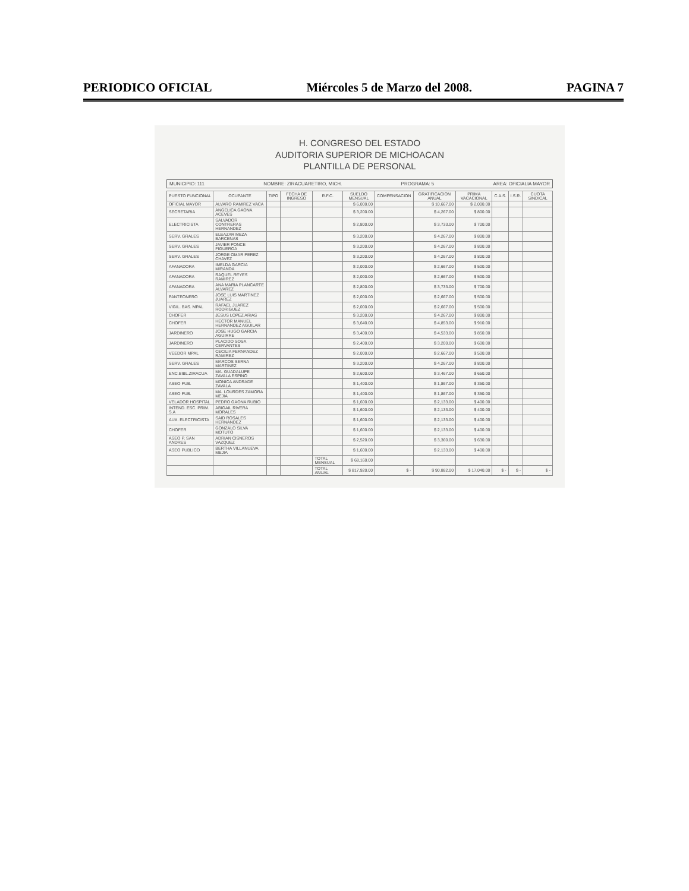PERIODICO OFICIAL Miércoles 5 de Marzo del 2008. PAGINA 7
H. CONGRESO DEL ESTADO
AUDITORIA SUPERIOR DE MICHOACAN
PLANTILLA DE PERSONAL
MUNICIPIO: 111 NOMBRE: ZIRACUARETIRO, MICH. PROGRAMA: 5 AREA: OFICIALIA MAYOR
| PUESTO FUNCIONAL | OCUPANTE | TIPO | FECHA DE INGRESO | R.F.C. | SUELDO MENSUAL | COMPENSACION | GRATIFICACION ANUAL | PRIMA VACACIONAL | C.A.S. | I.S.R. | CUOTA SINDICAL |
| --- | --- | --- | --- | --- | --- | --- | --- | --- | --- | --- | --- |
| OFICIAL MAYOR | ALVARO RAMIREZ VACA | | | | $ 6,000.00 | | $ 10,667.00 | $ 2,000.00 | | | |
| SECRETARIA | ANGELICA GAONA ACEVES | | | | $ 3,200.00 | | $ 4,267.00 | $ 800.00 | | | |
| ELECTRICISTA | SALVADOR CONTRERAS HERNANDEZ | | | | $ 2,800.00 | | $ 3,733.00 | $ 700.00 | | | |
| SERV. GRALES | ELEAZAR MEZA BARCENAS | | | | $ 3,200.00 | | $ 4,267.00 | $ 800.00 | | | |
| SERV. GRALES | JAVIER PONCE FIGUEROA | | | | $ 3,200.00 | | $ 4,267.00 | $ 800.00 | | | |
| SERV. GRALES | JORGE OMAR PEREZ CHAVEZ | | | | $ 3,200.00 | | $ 4,267.00 | $ 800.00 | | | |
| AFANADORA | IMELDA GARCIA MIRANDA | | | | $ 2,000.00 | | $ 2,667.00 | $ 500.00 | | | |
| AFANADORA | RAQUEL REYES RAMIREZ | | | | $ 2,000.00 | | $ 2,667.00 | $ 500.00 | | | |
| AFANADORA | ANA MARIA PLANCARTE ALVAREZ | | | | $ 2,800.00 | | $ 3,733.00 | $ 700.00 | | | |
| PANTEONERO | JOSE LUIS MARTINEZ JUAREZ | | | | $ 2,000.00 | | $ 2,667.00 | $ 500.00 | | | |
| VIGIL. BAS. MPAL | RAFAEL JUAREZ RODRIGUEZ | | | | $ 2,000.00 | | $ 2,667.00 | $ 500.00 | | | |
| CHOFER | JESUS LOPEZ ARIAS | | | | $ 3,200.00 | | $ 4,267.00 | $ 800.00 | | | |
| CHOFER | HECTOR MANUEL HERNANDEZ AGUILAR | | | | $ 3,640.00 | | $ 4,853.00 | $ 910.00 | | | |
| JARDINERO | JOSE HUGO GARCIA AGUIRRE | | | | $ 3,400.00 | | $ 4,533.00 | $ 850.00 | | | |
| JARDINERO | PLACIDO SOSA CERVANTES | | | | $ 2,400.00 | | $ 3,200.00 | $ 600.00 | | | |
| VEEDOR MPAL | CECILIA FERNANDEZ RAMIREZ | | | | $ 2,000.00 | | $ 2,667.00 | $ 500.00 | | | |
| SERV. GRALES | MARCOS SERNA MARTINEZ | | | | $ 3,200.00 | | $ 4,267.00 | $ 800.00 | | | |
| ENC.BIBL.ZIRACUA | MA. GUADALUPE ZAVALA ESPINO | | | | $ 2,600.00 | | $ 3,467.00 | $ 650.00 | | | |
| ASEO PUB. | MONICA ANDRADE ZAVALA | | | | $ 1,400.00 | | $ 1,867.00 | $ 350.00 | | | |
| ASEO PUB. | MA. LOURDES ZAMORA MEJIA | | | | $ 1,400.00 | | $ 1,867.00 | $ 350.00 | | | |
| VELADOR HOSPITAL | PEDRO GAONA RUBIO | | | | $ 1,600.00 | | $ 2,133.00 | $ 400.00 | | | |
| INTEND. ESC. PRIM. S.A | ABIGAIL RIVERA MORALES | | | | $ 1,600.00 | | $ 2,133.00 | $ 400.00 | | | |
| AUX. ELECTRICISTA | SAID ROSALES HERNANDEZ | | | | $ 1,600.00 | | $ 2,133.00 | $ 400.00 | | | |
| CHOFER | GONZALO SILVA MOTUTO | | | | $ 1,600.00 | | $ 2,133.00 | $ 400.00 | | | |
| ASEO P. SAN ANDRES | ADRIAN CISNEROS VAZQUEZ | | | | $ 2,520.00 | | $ 3,360.00 | $ 630.00 | | | |
| ASEO PUBLICO | BERTHA VILLANUEVA MEJIA | | | | $ 1,600.00 | | $ 2,133.00 | $ 400.00 | | | |
| | | | | TOTAL MENSUAL | $ 68,160.00 | | | | | | |
| | | | | TOTAL ANUAL | $ 817,920.00 | $ - | $ 90,882.00 | $ 17,040.00 | $ - | $ - | $ - |